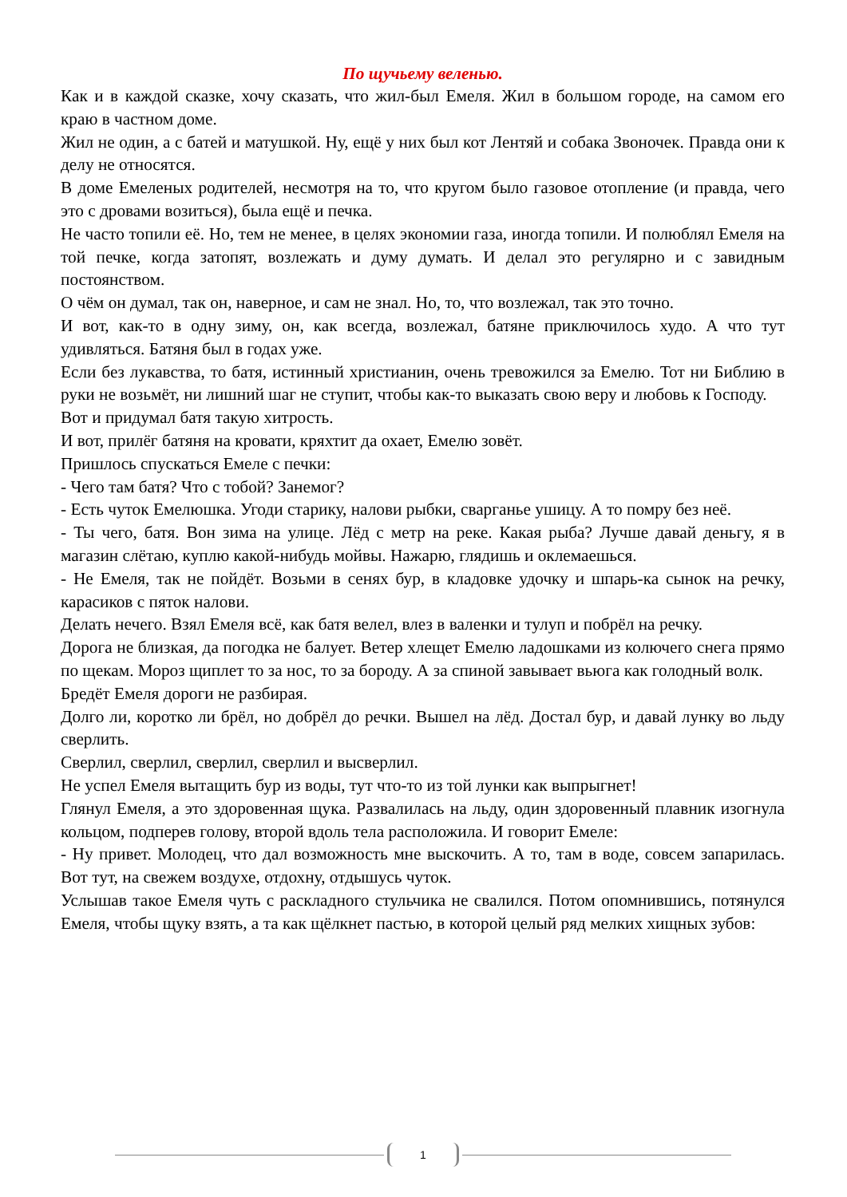По щучьему веленью.
Как и в каждой сказке, хочу сказать, что жил-был Емеля. Жил в большом городе, на самом его краю в частном доме.
Жил не один, а с батей и матушкой. Ну, ещё у них был кот Лентяй и собака Звоночек. Правда они к делу не относятся.
В доме Емеленых родителей, несмотря на то, что кругом было газовое отопление (и правда, чего это с дровами возиться), была ещё и печка.
Не часто топили её. Но, тем не менее, в целях экономии газа, иногда топили. И полюблял Емеля на той печке, когда затопят, возлежать и думу думать. И делал это регулярно и с завидным постоянством.
О чём он думал, так он, наверное, и сам не знал. Но, то, что возлежал, так это точно.
И вот, как-то в одну зиму, он, как всегда, возлежал, батяне приключилось худо. А что тут удивляться. Батяня был в годах уже.
Если без лукавства, то батя, истинный христианин, очень тревожился за Емелю. Тот ни Библию в руки не возьмёт, ни лишний шаг не ступит, чтобы как-то выказать свою веру и любовь к Господу.
Вот и придумал батя такую хитрость.
И вот, прилёг батяня на кровати, кряхтит да охает, Емелю зовёт.
Пришлось спускаться Емеле с печки:
- Чего там батя? Что с тобой? Занемог?
- Есть чуток Емелюшка. Угоди старику, налови рыбки, сварганье ушицу. А то помру без неё.
- Ты чего, батя. Вон зима на улице. Лёд с метр на реке. Какая рыба? Лучше давай деньгу, я в магазин слётаю, куплю какой-нибудь мойвы. Нажарю, глядишь и оклемаешься.
- Не Емеля, так не пойдёт. Возьми в сенях бур, в кладовке удочку и шпарь-ка сынок на речку, карасиков с пяток налови.
Делать нечего. Взял Емеля всё, как батя велел, влез в валенки и тулуп и побрёл на речку.
Дорога не близкая, да погодка не балует. Ветер хлещет Емелю ладошками из колючего снега прямо по щекам. Мороз щиплет то за нос, то за бороду. А за спиной завывает вьюга как голодный волк.
Бредёт Емеля дороги не разбирая.
Долго ли, коротко ли брёл, но добрёл до речки. Вышел на лёд. Достал бур, и давай лунку во льду сверлить.
Сверлил, сверлил, сверлил, сверлил и высверлил.
Не успел Емеля вытащить бур из воды, тут что-то из той лунки как выпрыгнет!
Глянул Емеля, а это здоровенная щука. Развалилась на льду, один здоровенный плавник изогнула кольцом, подперев голову, второй вдоль тела расположила. И говорит Емеле:
- Ну привет. Молодец, что дал возможность мне выскочить. А то, там в воде, совсем запарилась. Вот тут, на свежем воздухе, отдохну, отдышусь чуток.
Услышав такое Емеля чуть с раскладного стульчика не свалился. Потом опомнившись, потянулся Емеля, чтобы щуку взять, а та как щёлкнет пастью, в которой целый ряд мелких хищных зубов:
1